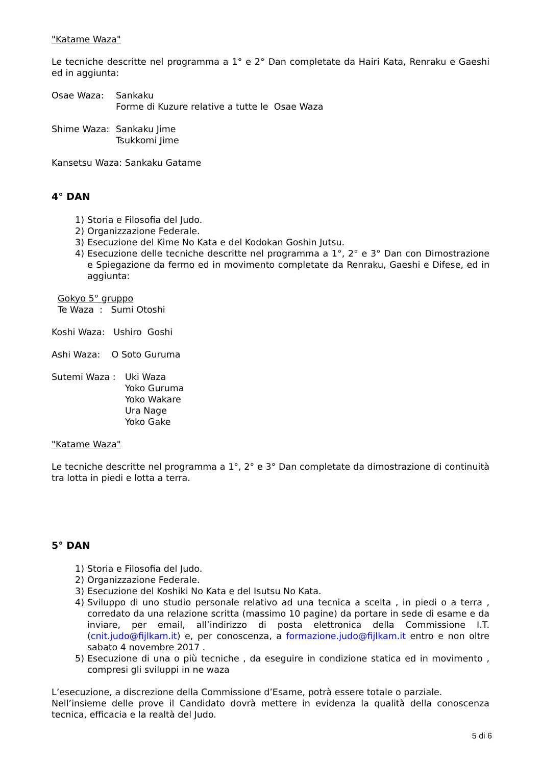"Katame Waza"
Le tecniche descritte nel programma a 1° e 2° Dan completate da Hairi Kata, Renraku e Gaeshi ed in aggiunta:
Osae Waza: Sankaku
Forme di Kuzure relative a tutte le Osae Waza
Shime Waza: Sankaku Jime
Tsukkomi Jime
Kansetsu Waza: Sankaku Gatame
4° DAN
1) Storia e Filosofia del Judo.
2) Organizzazione Federale.
3) Esecuzione del Kime No Kata e del Kodokan Goshin Jutsu.
4) Esecuzione delle tecniche descritte nel programma a 1°, 2° e 3° Dan con Dimostrazione e Spiegazione da fermo ed in movimento completate da Renraku, Gaeshi e Difese, ed in aggiunta:
Gokyo 5° gruppo
Te Waza : Sumi Otoshi
Koshi Waza: Ushiro Goshi
Ashi Waza: O Soto Guruma
Sutemi Waza : Uki Waza
Yoko Guruma
Yoko Wakare
Ura Nage
Yoko Gake
"Katame Waza"
Le tecniche descritte nel programma a 1°, 2° e 3° Dan completate da dimostrazione di continuità tra lotta in piedi e lotta a terra.
5° DAN
1) Storia e Filosofia del Judo.
2) Organizzazione Federale.
3) Esecuzione del Koshiki No Kata e del Isutsu No Kata.
4) Sviluppo di uno studio personale relativo ad una tecnica a scelta , in piedi o a terra , corredato da una relazione scritta (massimo 10 pagine) da portare in sede di esame e da inviare, per email, all’indirizzo di posta elettronica della Commissione I.T. (cnit.judo@fijlkam.it) e, per conoscenza, a formazione.judo@fijlkam.it entro e non oltre sabato 4 novembre 2017 .
5) Esecuzione di una o più tecniche , da eseguire in condizione statica ed in movimento , compresi gli sviluppi in ne waza
L’esecuzione, a discrezione della Commissione d’Esame, potrà essere totale o parziale.
Nell’insieme delle prove il Candidato dovrà mettere in evidenza la qualità della conoscenza tecnica, efficacia e la realtà del Judo.
5 di 6